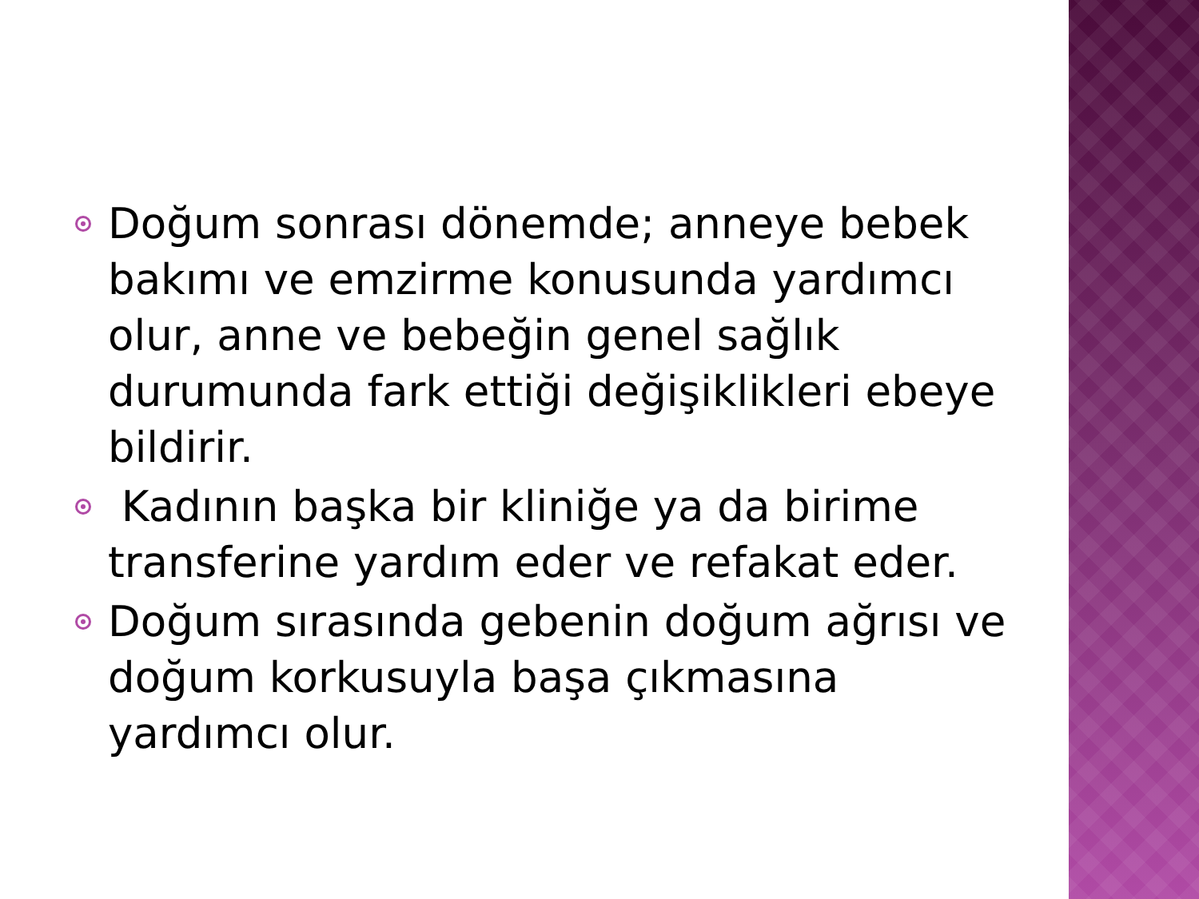Doğum sonrası dönemde; anneye bebek bakımı ve emzirme konusunda yardımcı olur, anne ve bebeğin genel sağlık durumunda fark ettiği değişiklikleri ebeye bildirir.
Kadının başka bir kliniğe ya da birime transferine yardım eder ve refakat eder.
Doğum sırasında gebenin doğum ağrısı ve doğum korkusuyla başa çıkmasına yardımcı olur.